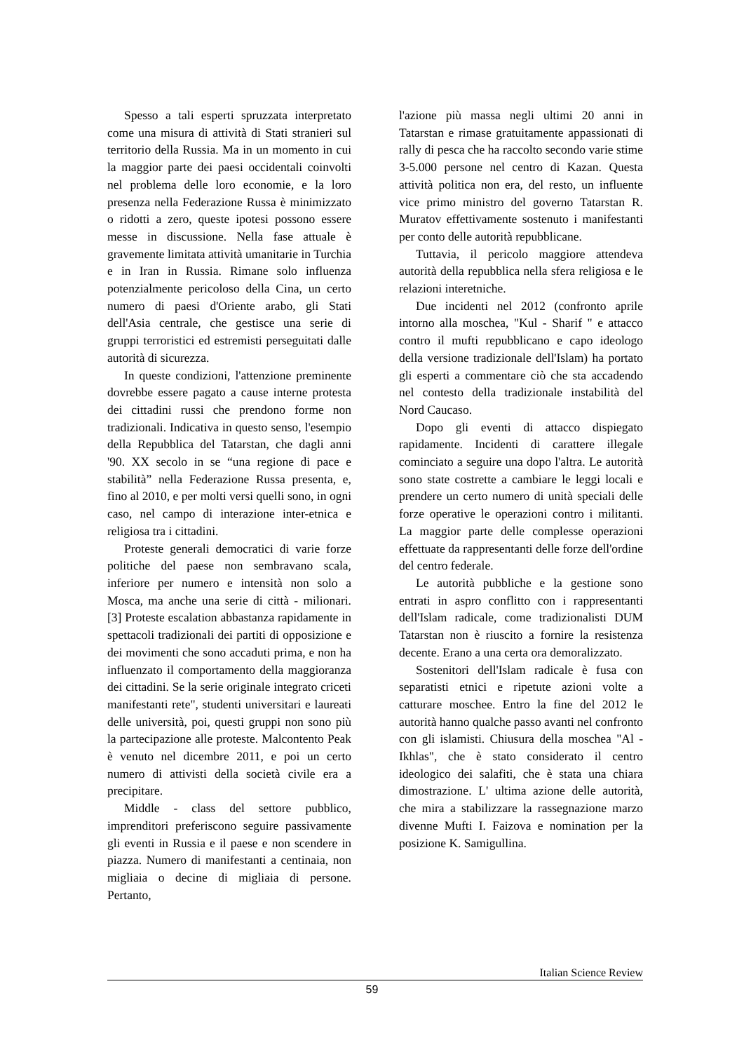Spesso a tali esperti spruzzata interpretato come una misura di attività di Stati stranieri sul territorio della Russia. Ma in un momento in cui la maggior parte dei paesi occidentali coinvolti nel problema delle loro economie, e la loro presenza nella Federazione Russa è minimizzato o ridotti a zero, queste ipotesi possono essere messe in discussione. Nella fase attuale è gravemente limitata attività umanitarie in Turchia e in Iran in Russia. Rimane solo influenza potenzialmente pericoloso della Cina, un certo numero di paesi d'Oriente arabo, gli Stati dell'Asia centrale, che gestisce una serie di gruppi terroristici ed estremisti perseguitati dalle autorità di sicurezza.
In queste condizioni, l'attenzione preminente dovrebbe essere pagato a cause interne protesta dei cittadini russi che prendono forme non tradizionali. Indicativa in questo senso, l'esempio della Repubblica del Tatarstan, che dagli anni '90. XX secolo in se “una regione di pace e stabilità” nella Federazione Russa presenta, e, fino al 2010, e per molti versi quelli sono, in ogni caso, nel campo di interazione inter-etnica e religiosa tra i cittadini.
Proteste generali democratici di varie forze politiche del paese non sembravano scala, inferiore per numero e intensità non solo a Mosca, ma anche una serie di città - milionari. [3] Proteste escalation abbastanza rapidamente in spettacoli tradizionali dei partiti di opposizione e dei movimenti che sono accaduti prima, e non ha influenzato il comportamento della maggioranza dei cittadini. Se la serie originale integrato criceti manifestanti rete", studenti universitari e laureati delle università, poi, questi gruppi non sono più la partecipazione alle proteste. Malcontento Peak è venuto nel dicembre 2011, e poi un certo numero di attivisti della società civile era a precipitare.
Middle - class del settore pubblico, imprenditori preferiscono seguire passivamente gli eventi in Russia e il paese e non scendere in piazza. Numero di manifestanti a centinaia, non migliaia o decine di migliaia di persone. Pertanto,
l'azione più massa negli ultimi 20 anni in Tatarstan e rimase gratuitamente appassionati di rally di pesca che ha raccolto secondo varie stime 3-5.000 persone nel centro di Kazan. Questa attività politica non era, del resto, un influente vice primo ministro del governo Tatarstan R. Muratov effettivamente sostenuto i manifestanti per conto delle autorità repubblicane.
Tuttavia, il pericolo maggiore attendeva autorità della repubblica nella sfera religiosa e le relazioni interetniche.
Due incidenti nel 2012 (confronto aprile intorno alla moschea, "Kul - Sharif " e attacco contro il mufti repubblicano e capo ideologo della versione tradizionale dell'Islam) ha portato gli esperti a commentare ciò che sta accadendo nel contesto della tradizionale instabilità del Nord Caucaso.
Dopo gli eventi di attacco dispiegato rapidamente. Incidenti di carattere illegale cominciato a seguire una dopo l'altra. Le autorità sono state costrette a cambiare le leggi locali e prendere un certo numero di unità speciali delle forze operative le operazioni contro i militanti. La maggior parte delle complesse operazioni effettuate da rappresentanti delle forze dell'ordine del centro federale.
Le autorità pubbliche e la gestione sono entrati in aspro conflitto con i rappresentanti dell'Islam radicale, come tradizionalisti DUM Tatarstan non è riuscito a fornire la resistenza decente. Erano a una certa ora demoralizzato.
Sostenitori dell'Islam radicale è fusa con separatisti etnici e ripetute azioni volte a catturare moschee. Entro la fine del 2012 le autorità hanno qualche passo avanti nel confronto con gli islamisti. Chiusura della moschea "Al - Ikhlas", che è stato considerato il centro ideologico dei salafiti, che è stata una chiara dimostrazione. L' ultima azione delle autorità, che mira a stabilizzare la rassegnazione marzo divenne Mufti I. Faizova e nomination per la posizione K. Samigullina.
Italian Science Review
59